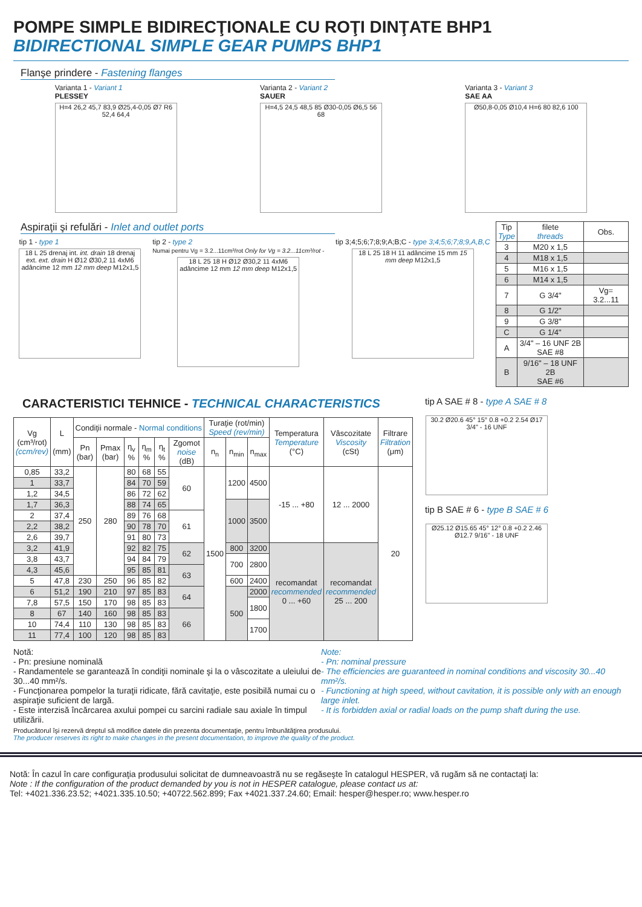POMPE SIMPLE BIDIRECŢIONALE CU ROŢI DINŢATE BHP1
BIDIRECTIONAL SIMPLE GEAR PUMPS BHP1
Flanşe prindere - Fastening flanges
Varianta 1 - Variant 1
PLESSEY
H=4 26,2 45,7 83,9 Ø25,4-0,05 Ø7 R6 52,4 64,4
Varianta 2 - Variant 2
SAUER
H=4,5 24,5 48,5 85 Ø30-0,05 Ø6,5 56 68
Varianta 3 - Variant 3
SAE AA
Ø50,8-0,05 Ø10,4 H=6 80 82,6 100
Aspiraţii şi refulări - Inlet and outlet ports
tip 1 - type 1
18 L 25 drenaj int. int. drain 18 drenaj ext. ext. drain H Ø12 Ø30,2 11 4xM6 adâncime 12 mm 12 mm deep M12x1,5
tip 2 - type 2
Numai pentru Vg = 3.2...11cm³/rot Only for Vg = 3.2...11cm³/rot -
18 L 25 18 H Ø12 Ø30,2 11 4xM6 adâncime 12 mm 12 mm deep M12x1,5
tip 3;4;5;6;7;8;9;A;B;C - type 3;4;5;6;7;8;9,A,B,C
18 L 25 18 H 11 adâncime 15 mm 15 mm deep M12x1,5
| Tip Type | filete threads | Obs. |
| --- | --- | --- |
| 3 | M20 x 1,5 | |
| 4 | M18 x 1,5 | |
| 5 | M16 x 1,5 | |
| 6 | M14 x 1,5 | |
| 7 | G 3/4" | Vg= 3.2...11 |
| 8 | G 1/2" | |
| 9 | G 3/8" | |
| C | G 1/4" | |
| A | 3/4" – 16 UNF 2B SAE #8 | |
| B | 9/16" – 18 UNF 2B SAE #6 | |
CARACTERISTICI TEHNICE - TECHNICAL CHARACTERISTICS
| Vg (cm³/rot) (ccm/rev) | L (mm) | Condiţii normale - Normal conditions | | | | | | Turaţie (rot/min) Speed (rev/min) | | | Temperatura Temperature (°C) | Vâscozitate Viscosity (cSt) | Filtrare Filtration (μm) |
| --- | --- | --- | --- | --- | --- | --- | --- | --- | --- | --- | --- | --- | --- |
| | | Pn (bar) | Pmax (bar) | η<sub>v</sub> % | η<sub>m</sub> % | η<sub>t</sub> % | Zgomot noise (dB) | n<sub>n</sub> | n<sub>min</sub> | n<sub>max</sub> | | | |
| 0,85 | 33,2 | 250 | 280 | 80 | 68 | 55 | 60 | 1500 | 1200 | 4500 | -15 ... +80 | 12 ... 2000 | 20 |
| 1 | 33,7 | | | 84 | 70 | 59 | | | | | | | |
| 1,2 | 34,5 | | | 86 | 72 | 62 | | | | | | | |
| 1,7 | 36,3 | | | 88 | 74 | 65 | | | 1000 | 3500 | | | |
| 2 | 37,4 | | | 89 | 76 | 68 | 61 | | | | | | |
| 2,2 | 38,2 | | | 90 | 78 | 70 | | | | | | | |
| 2,6 | 39,7 | | | 91 | 80 | 73 | | | | | | | |
| 3,2 | 41,9 | | | 92 | 82 | 75 | 62 | | 800 | 3200 | recomandat recommended 0 ... +60 | recomandat recommended 25 ... 200 | |
| 3,8 | 43,7 | | | 94 | 84 | 79 | | | 700 | 2800 | | | |
| 4,3 | 45,6 | | | 95 | 85 | 81 | 63 | | | | | | |
| 5 | 47,8 | 230 | 250 | 96 | 85 | 82 | | | 600 | 2400 | | | |
| 6 | 51,2 | 190 | 210 | 97 | 85 | 83 | 64 | | 500 | 2000 | | | |
| 7,8 | 57,5 | 150 | 170 | 98 | 85 | 83 | | | | 1800 | | | |
| 8 | 67 | 140 | 160 | 98 | 85 | 83 | 66 | | | | | | |
| 10 | 74,4 | 110 | 130 | 98 | 85 | 83 | | | | 1700 | | | |
| 11 | 77,4 | 100 | 120 | 98 | 85 | 83 | | | | | | | |
tip A SAE # 8 - type A SAE # 8
30.2 Ø20.6 45° 15° 0.8 +0.2 2.54 Ø17 3/4" - 16 UNF
tip B SAE # 6 - type B SAE # 6
Ø25.12 Ø15.65 45° 12° 0.8 +0.2 2.46 Ø12.7 9/16" - 18 UNF
Notă:
- Pn: presiune nominală
- Randamentele se garantează în condiţii nominale şi la o vâscozitate a uleiului de 30...40 mm²/s.
- Funcţionarea pompelor la turaţii ridicate, fără cavitaţie, este posibilă numai cu o aspiraţie suficient de largă.
- Este interzisă încărcarea axului pompei cu sarcini radiale sau axiale în timpul utilizării.
Note:
- Pn: nominal pressure
- The efficiencies are guaranteed in nominal conditions and viscosity 30...40 mm²/s.
- Functioning at high speed, without cavitation, it is possible only with an enough large inlet.
- It is forbidden axial or radial loads on the pump shaft during the use.
Producătorul îşi rezervă dreptul să modifice datele din prezenta documentaţie, pentru îmbunătăţirea produsului.
The producer reserves its right to make changes in the present documentation, to improve the quality of the product.
Notă: În cazul în care configuraţia produsului solicitat de dumneavoastră nu se regăseşte în catalogul HESPER, vă rugăm să ne contactaţi la:
Note : If the configuration of the product demanded by you is not in HESPER catalogue, please contact us at:
Tel: +4021.336.23.52; +4021.335.10.50; +40722.562.899; Fax +4021.337.24.60; Email: hesper@hesper.ro; www.hesper.ro